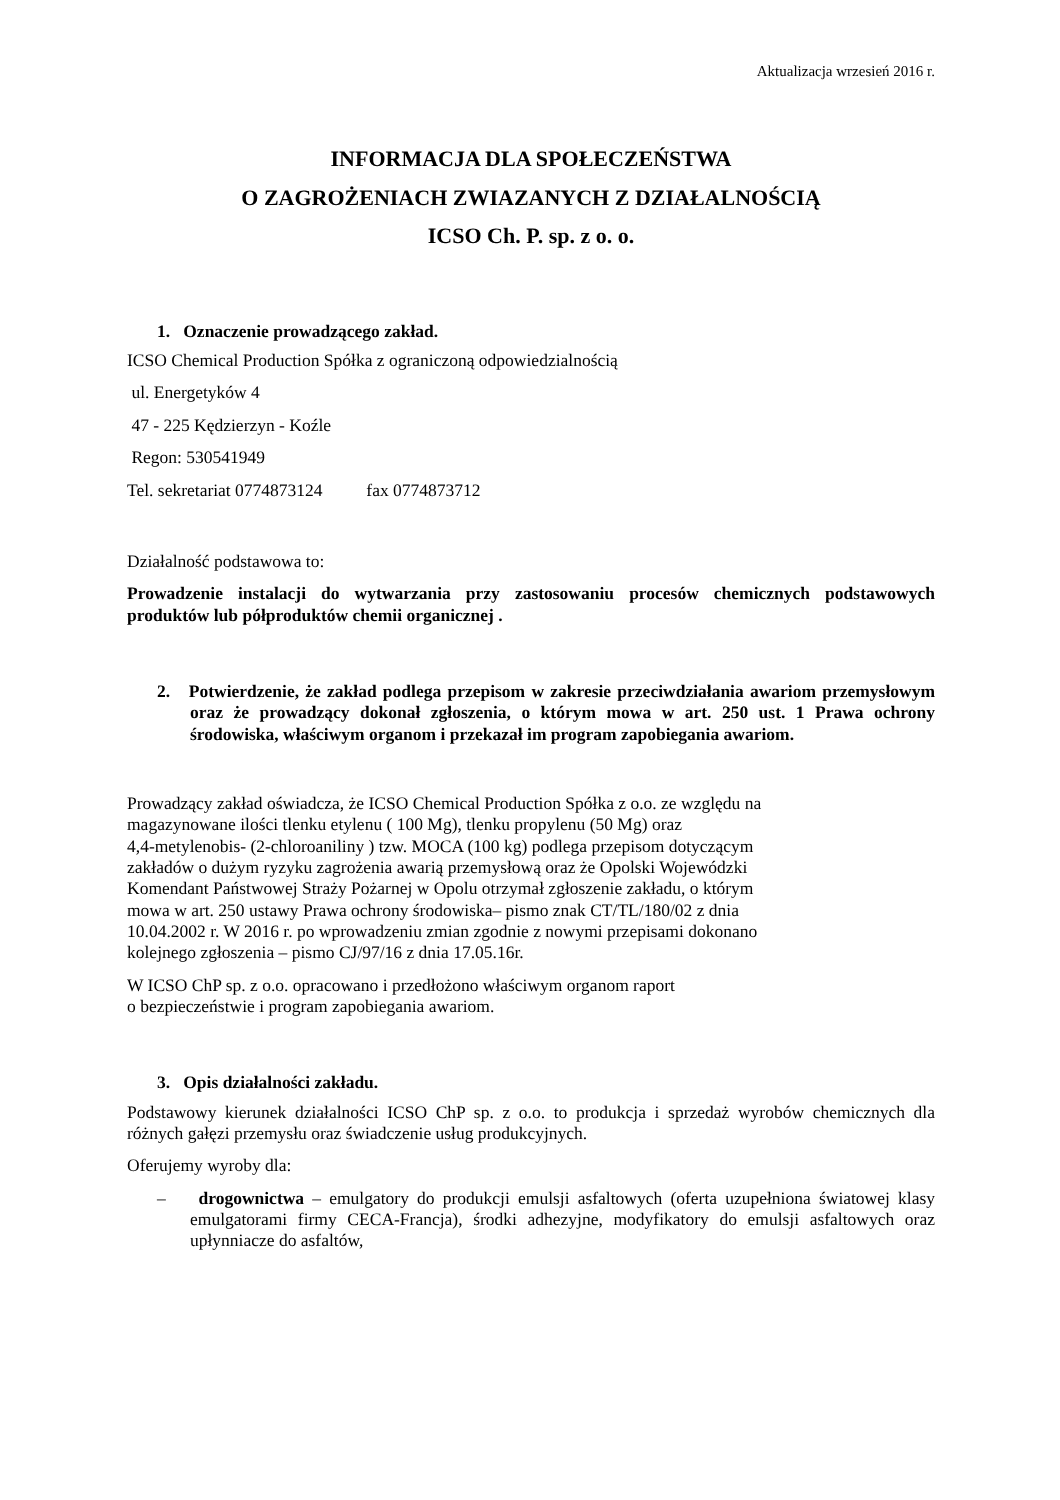Aktualizacja wrzesień 2016 r.
INFORMACJA DLA SPOŁECZEŃSTWA
O ZAGROŻENIACH ZWIAZANYCH Z DZIAŁALNOŚCIĄ
ICSO Ch. P. sp. z o. o.
1. Oznaczenie prowadzącego zakład.
ICSO Chemical Production Spółka z ograniczoną odpowiedzialnością
ul. Energetyków 4
47 - 225 Kędzierzyn - Koźle
Regon: 530541949
Tel. sekretariat 0774873124 fax 0774873712
Działalność podstawowa to:
Prowadzenie instalacji do wytwarzania przy zastosowaniu procesów chemicznych podstawowych produktów lub półproduktów chemii organicznej .
2. Potwierdzenie, że zakład podlega przepisom w zakresie przeciwdziałania awariom przemysłowym oraz że prowadzący dokonał zgłoszenia, o którym mowa w art. 250 ust. 1 Prawa ochrony środowiska, właściwym organom i przekazał im program zapobiegania awariom.
Prowadzący zakład oświadcza, że ICSO Chemical Production Spółka z o.o. ze względu na
magazynowane ilości tlenku etylenu ( 100 Mg), tlenku propylenu (50 Mg) oraz
4,4-metylenobis- (2-chloroaniliny ) tzw. MOCA (100 kg) podlega przepisom dotyczącym
zakładów o dużym ryzyku zagrożenia awarią przemysłową oraz że Opolski Wojewódzki
Komendant Państwowej Straży Pożarnej w Opolu otrzymał zgłoszenie zakładu, o którym
mowa w art. 250 ustawy Prawa ochrony środowiska– pismo znak CT/TL/180/02 z dnia
10.04.2002 r. W 2016 r. po wprowadzeniu zmian zgodnie z nowymi przepisami dokonano
kolejnego zgłoszenia – pismo CJ/97/16 z dnia 17.05.16r.
W ICSO ChP sp. z o.o. opracowano i przedłożono właściwym organom raport
o bezpieczeństwie i program zapobiegania awariom.
3. Opis działalności zakładu.
Podstawowy kierunek działalności ICSO ChP sp. z o.o. to produkcja i sprzedaż wyrobów chemicznych dla różnych gałęzi przemysłu oraz świadczenie usług produkcyjnych.
Oferujemy wyroby dla:
– drogownictwa – emulgatory do produkcji emulsji asfaltowych (oferta uzupełniona światowej klasy emulgatorami firmy CECA-Francja), środki adhezyjne, modyfikatory do emulsji asfaltowych oraz upłynniacze do asfaltów,